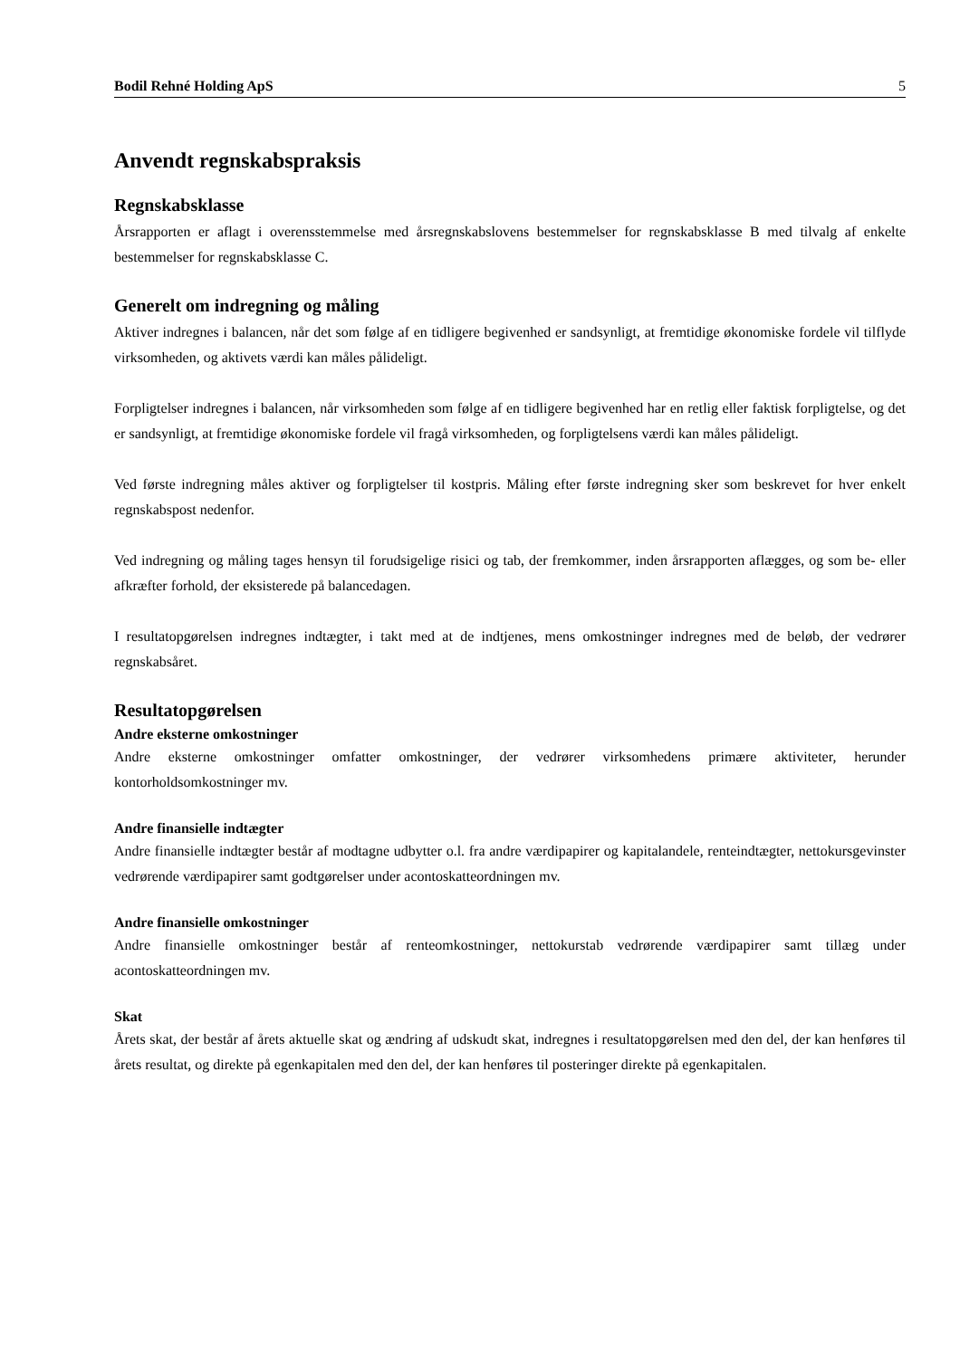Bodil Rehné Holding ApS 5
Anvendt regnskabspraksis
Regnskabsklasse
Årsrapporten er aflagt i overensstemmelse med årsregnskabslovens bestemmelser for regnskabsklasse B med tilvalg af enkelte bestemmelser for regnskabsklasse C.
Generelt om indregning og måling
Aktiver indregnes i balancen, når det som følge af en tidligere begivenhed er sandsynligt, at fremtidige økonomiske fordele vil tilflyde virksomheden, og aktivets værdi kan måles pålideligt.
Forpligtelser indregnes i balancen, når virksomheden som følge af en tidligere begivenhed har en retlig eller faktisk forpligtelse, og det er sandsynligt, at fremtidige økonomiske fordele vil fragå virksomheden, og forpligtelsens værdi kan måles pålideligt.
Ved første indregning måles aktiver og forpligtelser til kostpris. Måling efter første indregning sker som beskrevet for hver enkelt regnskabspost nedenfor.
Ved indregning og måling tages hensyn til forudsigelige risici og tab, der fremkommer, inden årsrapporten aflægges, og som be- eller afkræfter forhold, der eksisterede på balancedagen.
I resultatopgørelsen indregnes indtægter, i takt med at de indtjenes, mens omkostninger indregnes med de beløb, der vedrører regnskabsåret.
Resultatopgørelsen
Andre eksterne omkostninger
Andre eksterne omkostninger omfatter omkostninger, der vedrører virksomhedens primære aktiviteter, herunder kontorholdsomkostninger mv.
Andre finansielle indtægter
Andre finansielle indtægter består af modtagne udbytter o.l. fra andre værdipapirer og kapitalandele, renteindtægter, nettokursgevinster vedrørende værdipapirer samt godtgørelser under acontoskatteordningen mv.
Andre finansielle omkostninger
Andre finansielle omkostninger består af renteomkostninger, nettokurstab vedrørende værdipapirer samt tillæg under acontoskatteordningen mv.
Skat
Årets skat, der består af årets aktuelle skat og ændring af udskudt skat, indregnes i resultatopgørelsen med den del, der kan henføres til årets resultat, og direkte på egenkapitalen med den del, der kan henføres til posteringer direkte på egenkapitalen.